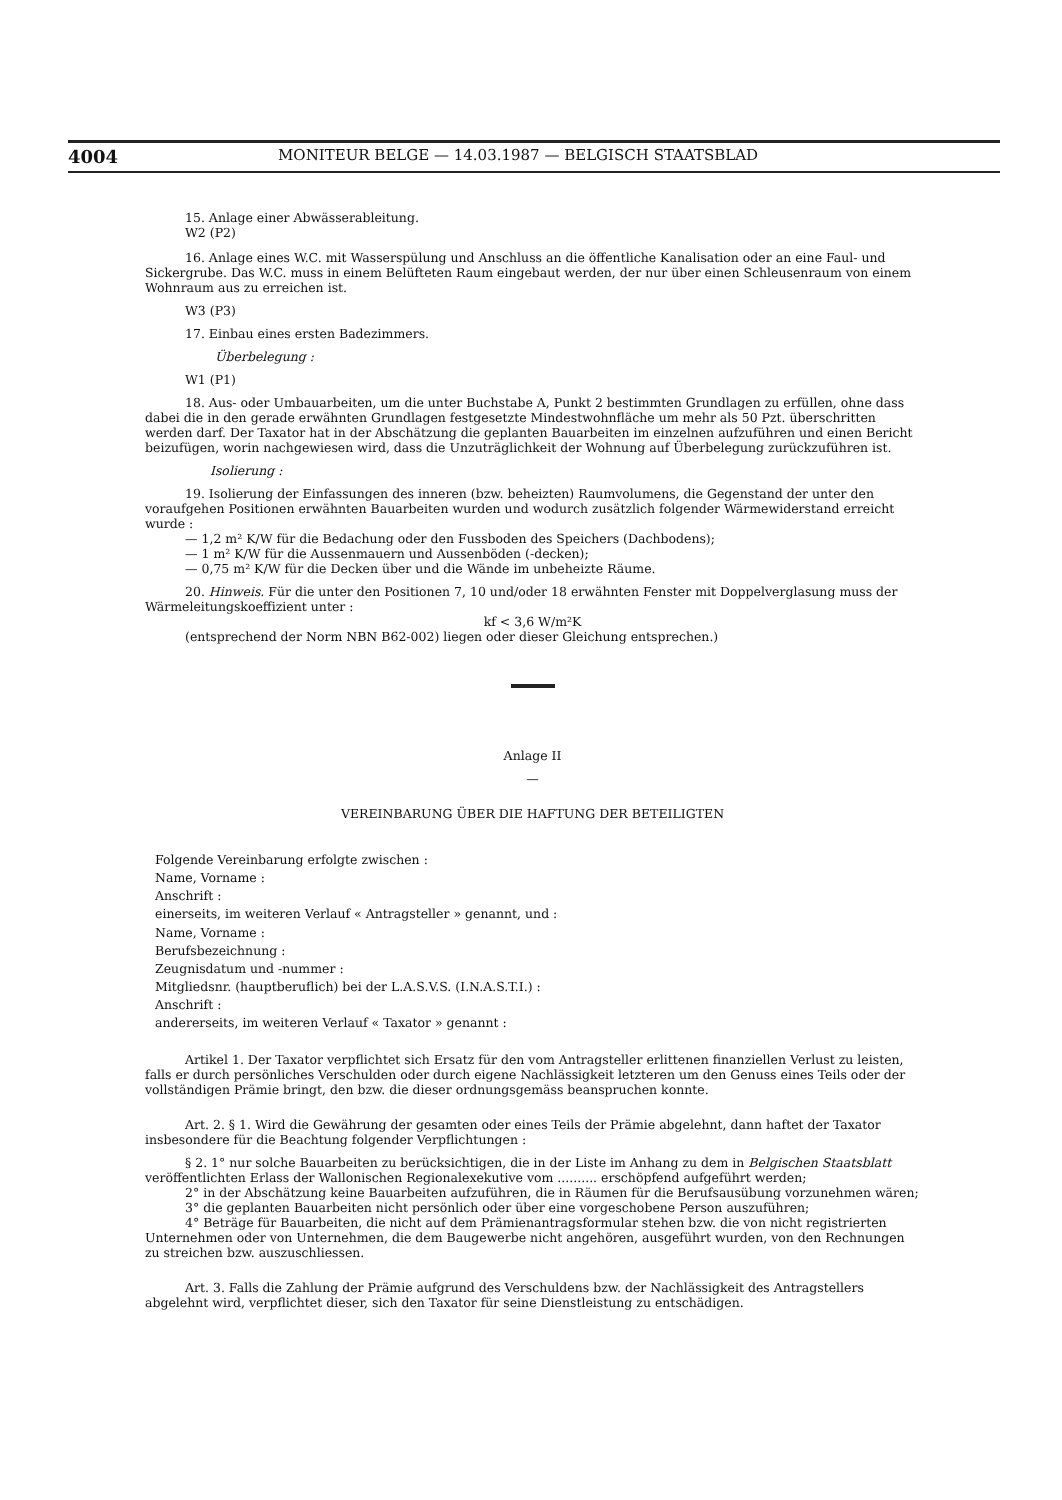4004 MONITEUR BELGE — 14.03.1987 — BELGISCH STAATSBLAD
15. Anlage einer Abwässerableitung.
W2 (P2)
16. Anlage eines W.C. mit Wasserspülung und Anschluss an die öffentliche Kanalisation oder an eine Faul- und Sickergrube. Das W.C. muss in einem Belüfteten Raum eingebaut werden, der nur über einen Schleusenraum von einem Wohnraum aus zu erreichen ist.
W3 (P3)
17. Einbau eines ersten Badezimmers.
Überbelegung :
W1 (P1)
18. Aus- oder Umbauarbeiten, um die unter Buchstabe A, Punkt 2 bestimmten Grundlagen zu erfüllen, ohne dass dabei die in den gerade erwähnten Grundlagen festgesetzte Mindestwohnfläche um mehr als 50 Pzt. überschritten werden darf. Der Taxator hat in der Abschätzung die geplanten Bauarbeiten im einzelnen aufzuführen und einen Bericht beizufügen, worin nachgewiesen wird, dass die Unzuträglichkeit der Wohnung auf Überbelegung zurückzuführen ist.
Isolierung :
19. Isolierung der Einfassungen des inneren (bzw. beheizten) Raumvolumens, die Gegenstand der unter den voraufgehen Positionen erwähnten Bauarbeiten wurden und wodurch zusätzlich folgender Wärmewiderstand erreicht wurde :
— 1,2 m² K/W für die Bedachung oder den Fussboden des Speichers (Dachbodens);
— 1 m² K/W für die Aussenmauern und Aussenböden (-decken);
— 0,75 m² K/W für die Decken über und die Wände im unbeheizte Räume.
20. Hinweis. Für die unter den Positionen 7, 10 und/oder 18 erwähnten Fenster mit Doppelverglasung muss der Wärmeleitungskoeffizient unter :
kf < 3,6 W/m²K
(entsprechend der Norm NBN B62-002) liegen oder dieser Gleichung entsprechen.)
Anlage II
—
VEREINBARUNG ÜBER DIE HAFTUNG DER BETEILIGTEN
Folgende Vereinbarung erfolgte zwischen :
Name, Vorname :
Anschrift :
einerseits, im weiteren Verlauf « Antragsteller » genannt, und :
Name, Vorname :
Berufsbezeichnung :
Zeugnisdatum und -nummer :
Mitgliedsnr. (hauptberuflich) bei der L.A.S.V.S. (I.N.A.S.T.I.) :
Anschrift :
andererseits, im weiteren Verlauf « Taxator » genannt :
Artikel 1. Der Taxator verpflichtet sich Ersatz für den vom Antragsteller erlittenen finanziellen Verlust zu leisten, falls er durch persönliches Verschulden oder durch eigene Nachlässigkeit letzteren um den Genuss eines Teils oder der vollständigen Prämie bringt, den bzw. die dieser ordnungsgemäss beanspruchen konnte.
Art. 2. § 1. Wird die Gewährung der gesamten oder eines Teils der Prämie abgelehnt, dann haftet der Taxator insbesondere für die Beachtung folgender Verpflichtungen :
§ 2. 1° nur solche Bauarbeiten zu berücksichtigen, die in der Liste im Anhang zu dem in Belgischen Staatsblatt veröffentlichten Erlass der Wallonischen Regionalexekutive vom .......... erschöpfend aufgeführt werden;
2° in der Abschätzung keine Bauarbeiten aufzuführen, die in Räumen für die Berufsausübung vorzunehmen wären;
3° die geplanten Bauarbeiten nicht persönlich oder über eine vorgeschobene Person auszuführen;
4° Beträge für Bauarbeiten, die nicht auf dem Prämienantragsformular stehen bzw. die von nicht registrierten Unternehmen oder von Unternehmen, die dem Baugewerbe nicht angehören, ausgeführt wurden, von den Rechnungen zu streichen bzw. auszuschliessen.
Art. 3. Falls die Zahlung der Prämie aufgrund des Verschuldens bzw. der Nachlässigkeit des Antragstellers abgelehnt wird, verpflichtet dieser, sich den Taxator für seine Dienstleistung zu entschädigen.